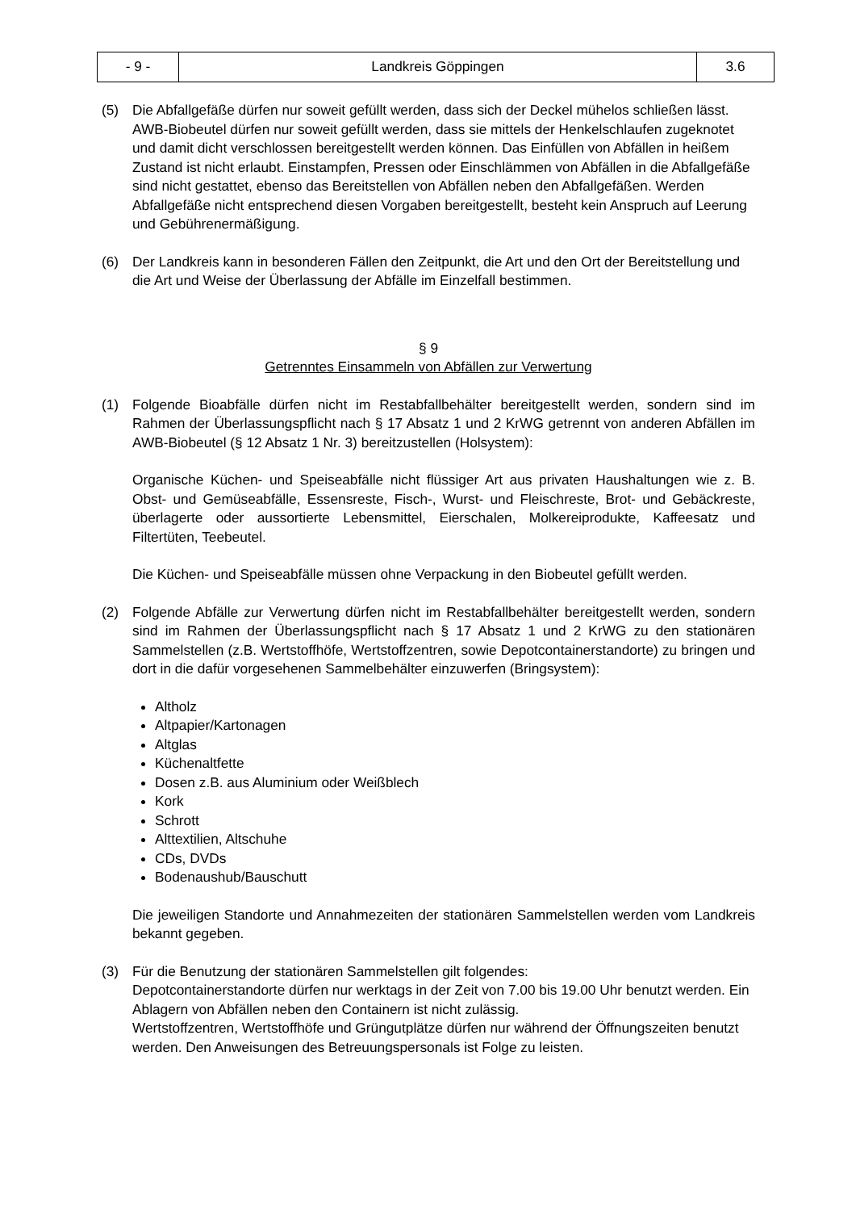| - 9 - | Landkreis Göppingen | 3.6 |
(5) Die Abfallgefäße dürfen nur soweit gefüllt werden, dass sich der Deckel mühelos schließen lässt. AWB-Biobeutel dürfen nur soweit gefüllt werden, dass sie mittels der Henkelschlaufen zugeknotet und damit dicht verschlossen bereitgestellt werden können. Das Einfüllen von Abfällen in heißem Zustand ist nicht erlaubt. Einstampfen, Pressen oder Einschlämmen von Abfällen in die Abfallgefäße sind nicht gestattet, ebenso das Bereitstellen von Abfällen neben den Abfallgefäßen. Werden Abfallgefäße nicht entsprechend diesen Vorgaben bereitgestellt, besteht kein Anspruch auf Leerung und Gebührenermäßigung.
(6) Der Landkreis kann in besonderen Fällen den Zeitpunkt, die Art und den Ort der Bereitstellung und die Art und Weise der Überlassung der Abfälle im Einzelfall bestimmen.
§ 9
Getrenntes Einsammeln von Abfällen zur Verwertung
(1) Folgende Bioabfälle dürfen nicht im Restabfallbehälter bereitgestellt werden, sondern sind im Rahmen der Überlassungspflicht nach § 17 Absatz 1 und 2 KrWG getrennt von anderen Abfällen im AWB-Biobeutel (§ 12 Absatz 1 Nr. 3) bereitzustellen (Holsystem):
Organische Küchen- und Speiseabfälle nicht flüssiger Art aus privaten Haushaltungen wie z. B. Obst- und Gemüseabfälle, Essensreste, Fisch-, Wurst- und Fleischreste, Brot- und Gebäckreste, überlagerte oder aussortierte Lebensmittel, Eierschalen, Molkereiprodukte, Kaffeesatz und Filtertüten, Teebeutel.
Die Küchen- und Speiseabfälle müssen ohne Verpackung in den Biobeutel gefüllt werden.
(2) Folgende Abfälle zur Verwertung dürfen nicht im Restabfallbehälter bereitgestellt werden, sondern sind im Rahmen der Überlassungspflicht nach § 17 Absatz 1 und 2 KrWG zu den stationären Sammelstellen (z.B. Wertstoffhöfe, Wertstoffzentren, sowie Depotcontainerstandorte) zu bringen und dort in die dafür vorgesehenen Sammelbehälter einzuwerfen (Bringsystem):
Altholz
Altpapier/Kartonagen
Altglas
Küchenaltfette
Dosen z.B. aus Aluminium oder Weißblech
Kork
Schrott
Alttextilien, Altschuhe
CDs, DVDs
Bodenaushub/Bauschutt
Die jeweiligen Standorte und Annahmezeiten der stationären Sammelstellen werden vom Landkreis bekannt gegeben.
(3) Für die Benutzung der stationären Sammelstellen gilt folgendes:
Depotcontainerstandorte dürfen nur werktags in der Zeit von 7.00 bis 19.00 Uhr benutzt werden. Ein Ablagern von Abfällen neben den Containern ist nicht zulässig.
Wertstoffzentren, Wertstoffhöfe und Grüngutplätze dürfen nur während der Öffnungszeiten benutzt werden. Den Anweisungen des Betreuungspersonals ist Folge zu leisten.